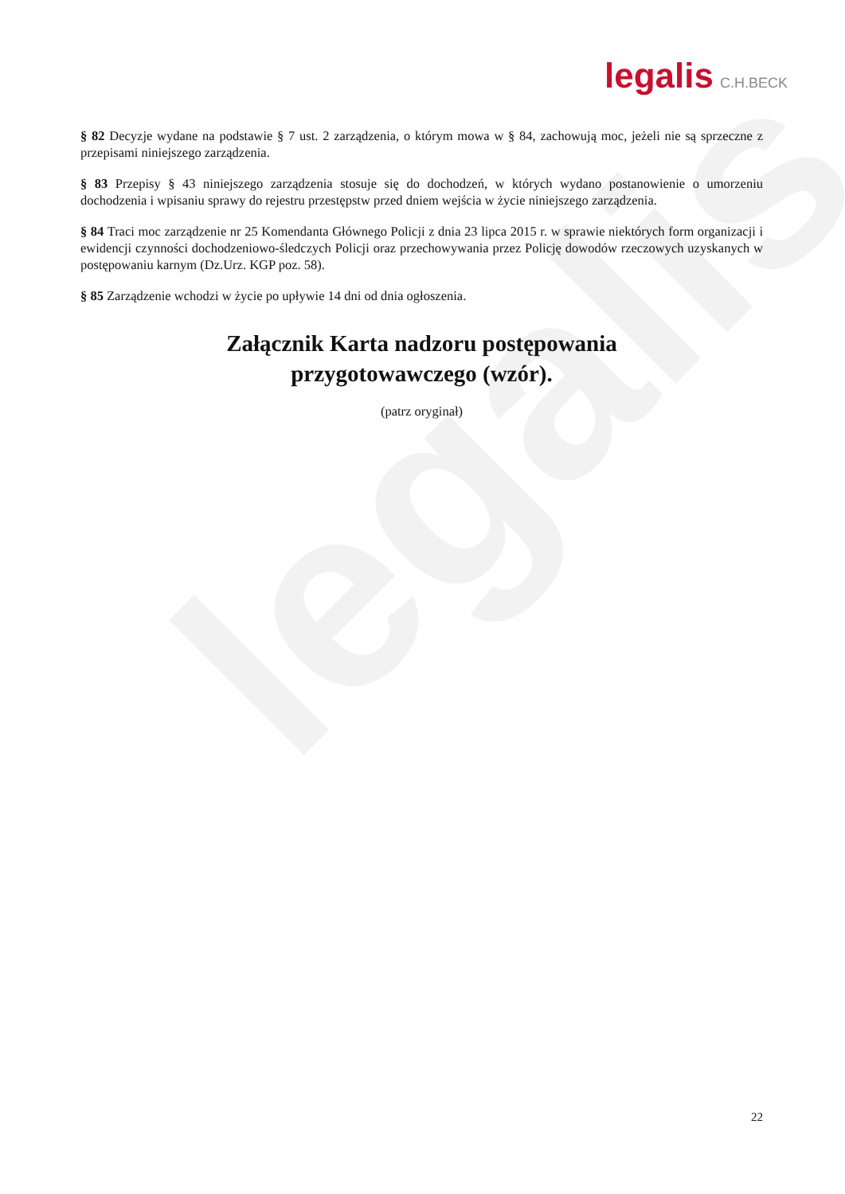legalis
legalis C.H.BECK
§ 82 Decyzje wydane na podstawie § 7 ust. 2 zarządzenia, o którym mowa w § 84, zachowują moc, jeżeli nie są sprzeczne z przepisami niniejszego zarządzenia.
§ 83 Przepisy § 43 niniejszego zarządzenia stosuje się do dochodzeń, w których wydano postanowienie o umorzeniu dochodzenia i wpisaniu sprawy do rejestru przestępstw przed dniem wejścia w życie niniejszego zarządzenia.
§ 84 Traci moc zarządzenie nr 25 Komendanta Głównego Policji z dnia 23 lipca 2015 r. w sprawie niektórych form organizacji i ewidencji czynności dochodzeniowo-śledczych Policji oraz przechowywania przez Policję dowodów rzeczowych uzyskanych w postępowaniu karnym (Dz.Urz. KGP poz. 58).
§ 85 Zarządzenie wchodzi w życie po upływie 14 dni od dnia ogłoszenia.
Załącznik Karta nadzoru postępowania
przygotowawczego (wzór).
(patrz oryginał)
22